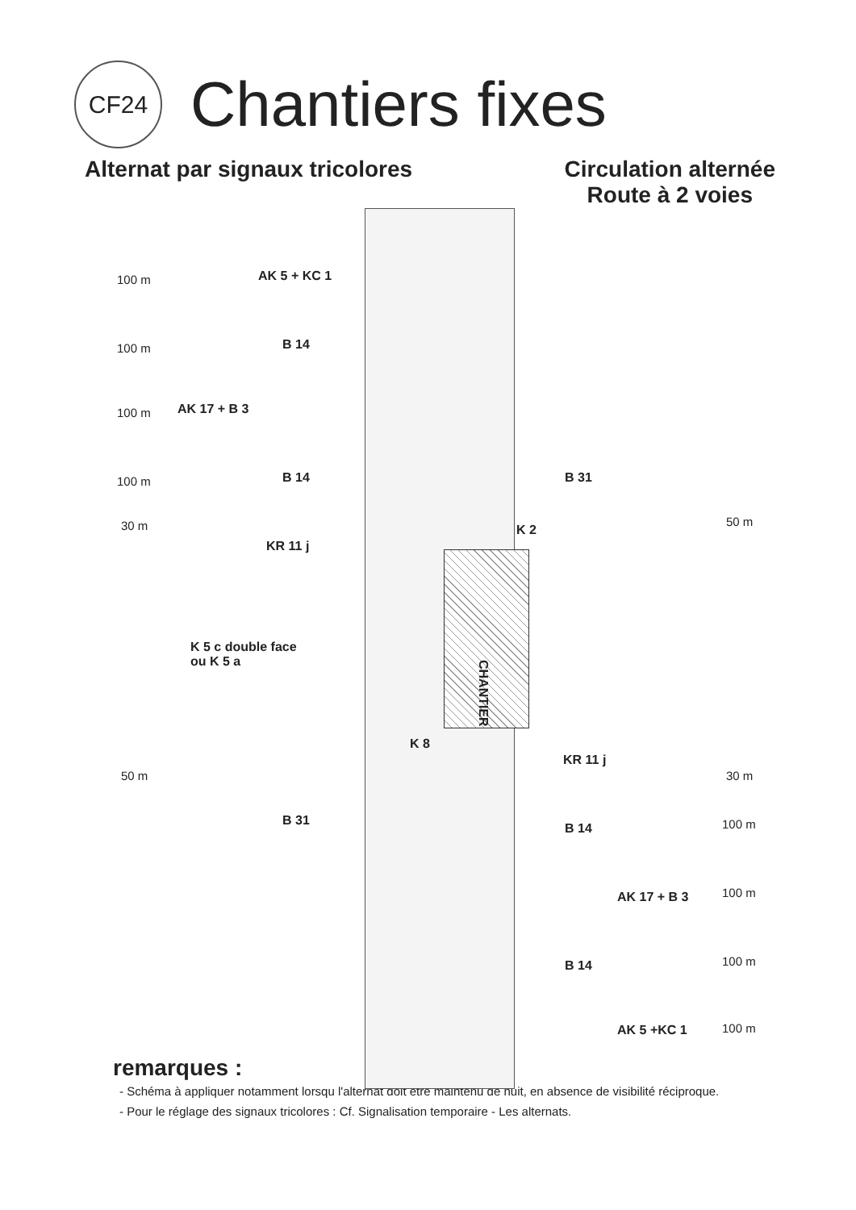CF24
Chantiers fixes
Alternat par signaux tricolores
Circulation alternée
Route à 2 voies
AK 5 + KC 1
100 m
B 14
100 m
AK 17 + B 3
100 m
B 14
100 m B 31
30 m K 2
50 m
KR 11 j
K 5 c double face
ou K 5 a
CHANTIER
K 8
KR 11 j
50 m 30 m
B 31
B 14 100 m
AK 17 + B 3 100 m
B 14 100 m
AK 5 +KC 1 100 m
remarques :
- Schéma à appliquer notamment lorsqu l'alternat doit être maintenu de nuit, en absence de visibilité réciproque.
- Pour le réglage des signaux tricolores : Cf. Signalisation temporaire - Les alternats.